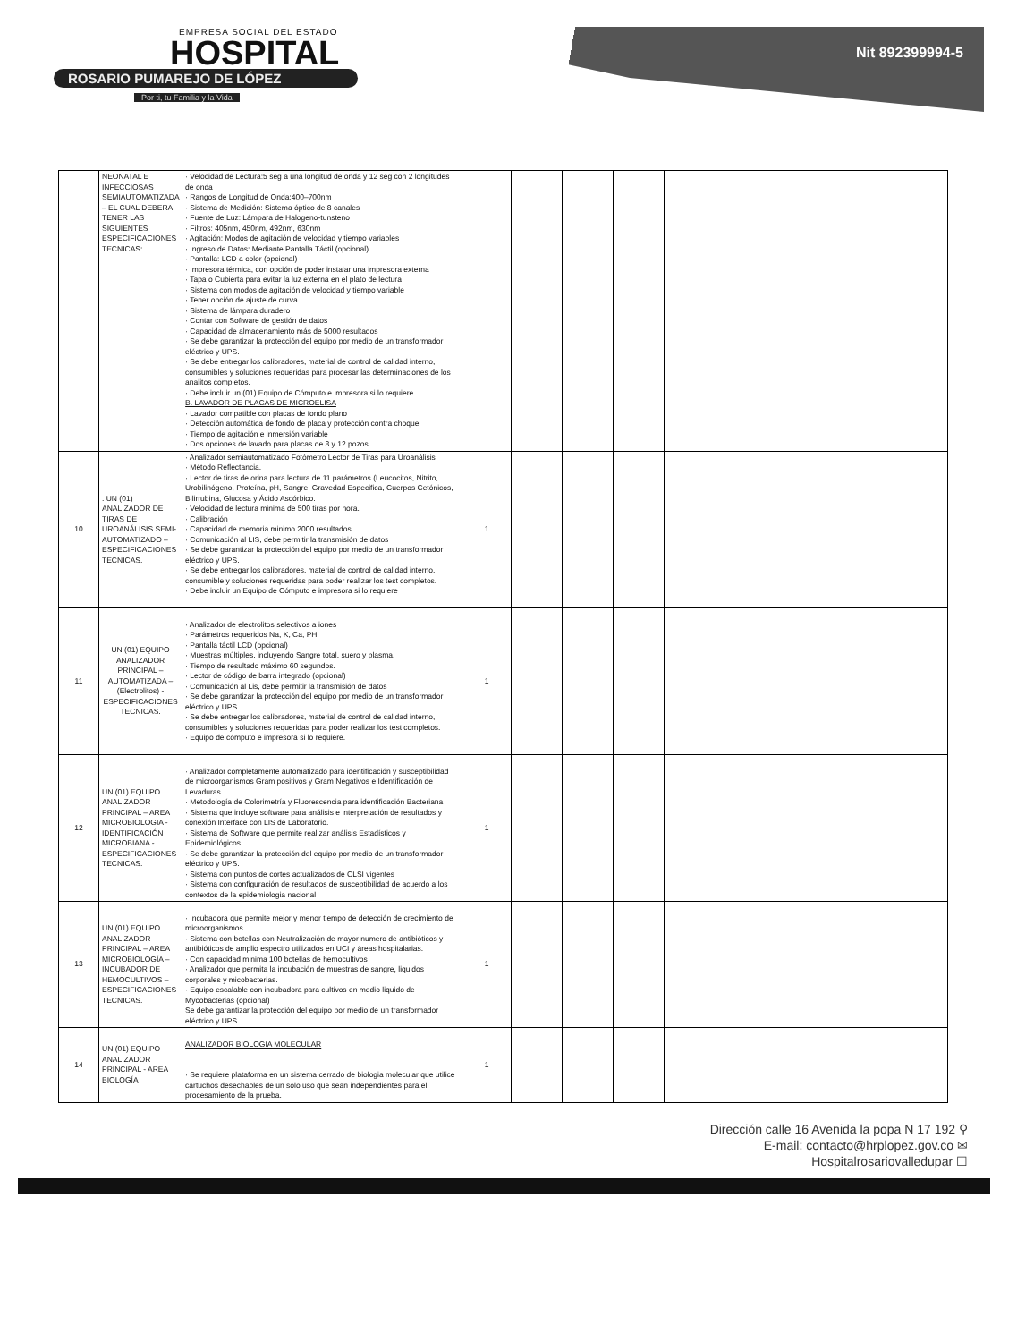EMPRESA SOCIAL DEL ESTADO
HOSPITAL
ROSARIO PUMAREJO DE LÓPEZ
Por ti, tu Familia y la Vida
Nit 892399994-5
| | NEONATAL E INFECCIOSAS SEMIAUTOMATIZADA – EL CUAL DEBERA TENER LAS SIGUIENTES ESPECIFICACIONES TECNICAS: | · Velocidad de Lectura:5 seg a una longitud de onda y 12 seg con 2 longitudes de onda · Rangos de Longitud de Onda:400–700nm · Sistema de Medición: Sistema óptico de 8 canales · Fuente de Luz: Lámpara de Halogeno-tunsteno · Filtros: 405nm, 450nm, 492nm, 630nm · Agitación: Modos de agitación de velocidad y tiempo variables · Ingreso de Datos: Mediante Pantalla Táctil (opcional) · Pantalla: LCD a color (opcional) · Impresora térmica, con opción de poder instalar una impresora externa · Tapa o Cubierta para evitar la luz externa en el plato de lectura · Sistema con modos de agitación de velocidad y tiempo variable · Tener opción de ajuste de curva · Sistema de lámpara duradero · Contar con Software de gestión de datos · Capacidad de almacenamiento más de 5000 resultados · Se debe garantizar la protección del equipo por medio de un transformador eléctrico y UPS. · Se debe entregar los calibradores, material de control de calidad interno, consumibles y soluciones requeridas para procesar las determinaciones de los analitos completos. · Debe incluir un (01) Equipo de Cómputo e impresora si lo requiere. B. LAVADOR DE PLACAS DE MICROELISA · Lavador compatible con placas de fondo plano · Detección automática de fondo de placa y protección contra choque · Tiempo de agitación e inmersión variable · Dos opciones de lavado para placas de 8 y 12 pozos | | | | | |
| 10 | . UN (01) ANALIZADOR DE TIRAS DE UROANÁLISIS SEMI-AUTOMATIZADO – ESPECIFICACIONES TECNICAS. | · Analizador semiautomatizado Fotómetro Lector de Tiras para Uroanálisis · Método Reflectancia. · Lector de tiras de orina para lectura de 11 parámetros (Leucocitos, Nitrito, Urobilinógeno, Proteína, pH, Sangre, Gravedad Especifica, Cuerpos Cetónicos, Bilirrubina, Glucosa y Ácido Ascórbico. · Velocidad de lectura minima de 500 tiras por hora. · Calibración · Capacidad de memoria minimo 2000 resultados. · Comunicación al LIS, debe permitir la transmisión de datos · Se debe garantizar la protección del equipo por medio de un transformador eléctrico y UPS. · Se debe entregar los calibradores, material de control de calidad interno, consumible y soluciones requeridas para poder realizar los test completos. · Debe incluir un Equipo de Cómputo e impresora si lo requiere | 1 | | | | |
| 11 | UN (01) EQUIPO ANALIZADOR PRINCIPAL – AUTOMATIZADA – (Electrolitos) - ESPECIFICACIONES TECNICAS. | · Analizador de electrolitos selectivos a iones · Parámetros requeridos Na, K, Ca, PH · Pantalla táctil LCD (opcional) · Muestras múltiples, incluyendo Sangre total, suero y plasma. · Tiempo de resultado máximo 60 segundos. · Lector de código de barra integrado (opcional) · Comunicación al Lis, debe permitir la transmisión de datos · Se debe garantizar la protección del equipo por medio de un transformador eléctrico y UPS. · Se debe entregar los calibradores, material de control de calidad interno, consumibles y soluciones requeridas para poder realizar los test completos. · Equipo de cómputo e impresora si lo requiere. | 1 | | | | |
| 12 | UN (01) EQUIPO ANALIZADOR PRINCIPAL – AREA MICROBIOLOGIA - IDENTIFICACIÓN MICROBIANA - ESPECIFICACIONES TECNICAS. | · Analizador completamente automatizado para identificación y susceptibilidad de microorganismos Gram positivos y Gram Negativos e Identificación de Levaduras. · Metodología de Colorimetría y Fluorescencia para identificación Bacteriana · Sistema que incluye software para análisis e interpretación de resultados y conexión Interface con LIS de Laboratorio. · Sistema de Software que permite realizar análisis Estadísticos y Epidemiológicos. · Se debe garantizar la protección del equipo por medio de un transformador eléctrico y UPS. · Sistema con puntos de cortes actualizados de CLSI vigentes · Sistema con configuración de resultados de susceptibilidad de acuerdo a los contextos de la epidemiologia nacional | 1 | | | | |
| 13 | UN (01) EQUIPO ANALIZADOR PRINCIPAL – AREA MICROBIOLOGÍA – INCUBADOR DE HEMOCULTIVOS – ESPECIFICACIONES TECNICAS. | · Incubadora que permite mejor y menor tiempo de detección de crecimiento de microorganismos. · Sistema con botellas con Neutralización de mayor numero de antibióticos y antibióticos de amplio espectro utilizados en UCI y áreas hospitalarias. · Con capacidad minima 100 botellas de hemocultivos · Analizador que permita la incubación de muestras de sangre, liquidos corporales y micobacterias. · Equipo escalable con incubadora para cultivos en medio liquido de Mycobacterias (opcional) Se debe garantizar la protección del equipo por medio de un transformador eléctrico y UPS | 1 | | | | |
| 14 | UN (01) EQUIPO ANALIZADOR PRINCIPAL - AREA BIOLOGÍA | ANALIZADOR BIOLOGIA MOLECULAR · Se requiere plataforma en un sistema cerrado de biologia molecular que utilice cartuchos desechables de un solo uso que sean independientes para el procesamiento de la prueba. | 1 | | | | |
Dirección calle 16 Avenida la popa N 17 192 ⚲
E-mail: contacto@hrplopez.gov.co ✉
Hospitalrosariovalledupar ☐